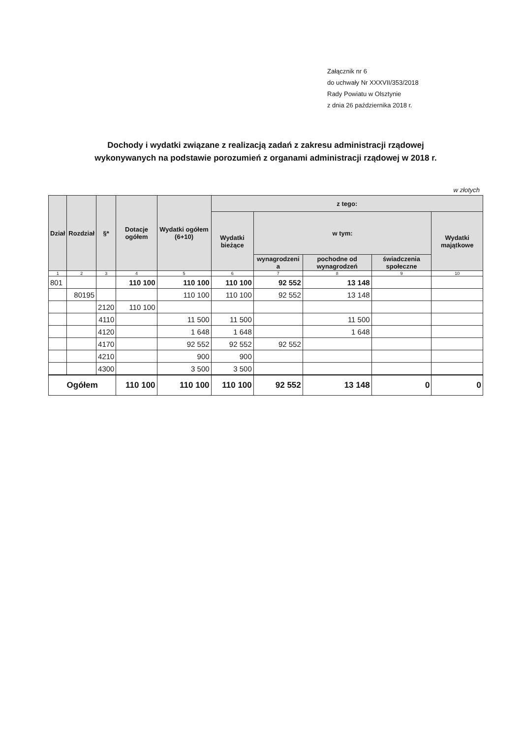Załącznik nr 6
do uchwały Nr XXXVII/353/2018
Rady Powiatu w Olsztynie
z dnia 26 października 2018 r.
Dochody i wydatki związane z realizacją zadań z zakresu administracji rządowej
wykonywanych na podstawie porozumień z organami administracji rządowej w 2018 r.
w złotych
| Dział | Rozdział | §* | Dotacje ogółem | Wydatki ogółem (6+10) | z tego: | | | | |
| --- | --- | --- | --- | --- | --- | --- | --- | --- | --- |
| | | | | | Wydatki bieżące | w tym: | | | Wydatki majątkowe |
| | | | | | | wynagrodzeni a | pochodne od wynagrodzeń | świadczenia społeczne | |
| 1 | 2 | 3 | 4 | 5 | 6 | 7 | 8 | 9 | 10 |
| 801 | | | 110 100 | 110 100 | 110 100 | 92 552 | 13 148 | | |
| | 80195 | | | 110 100 | 110 100 | 92 552 | 13 148 | | |
| | | 2120 | 110 100 | | | | | | |
| | | 4110 | | 11 500 | 11 500 | | 11 500 | | |
| | | 4120 | | 1 648 | 1 648 | | 1 648 | | |
| | | 4170 | | 92 552 | 92 552 | 92 552 | | | |
| | | 4210 | | 900 | 900 | | | | |
| | | 4300 | | 3 500 | 3 500 | | | | |
| Ogółem | | | 110 100 | 110 100 | 110 100 | 92 552 | 13 148 | 0 | 0 |